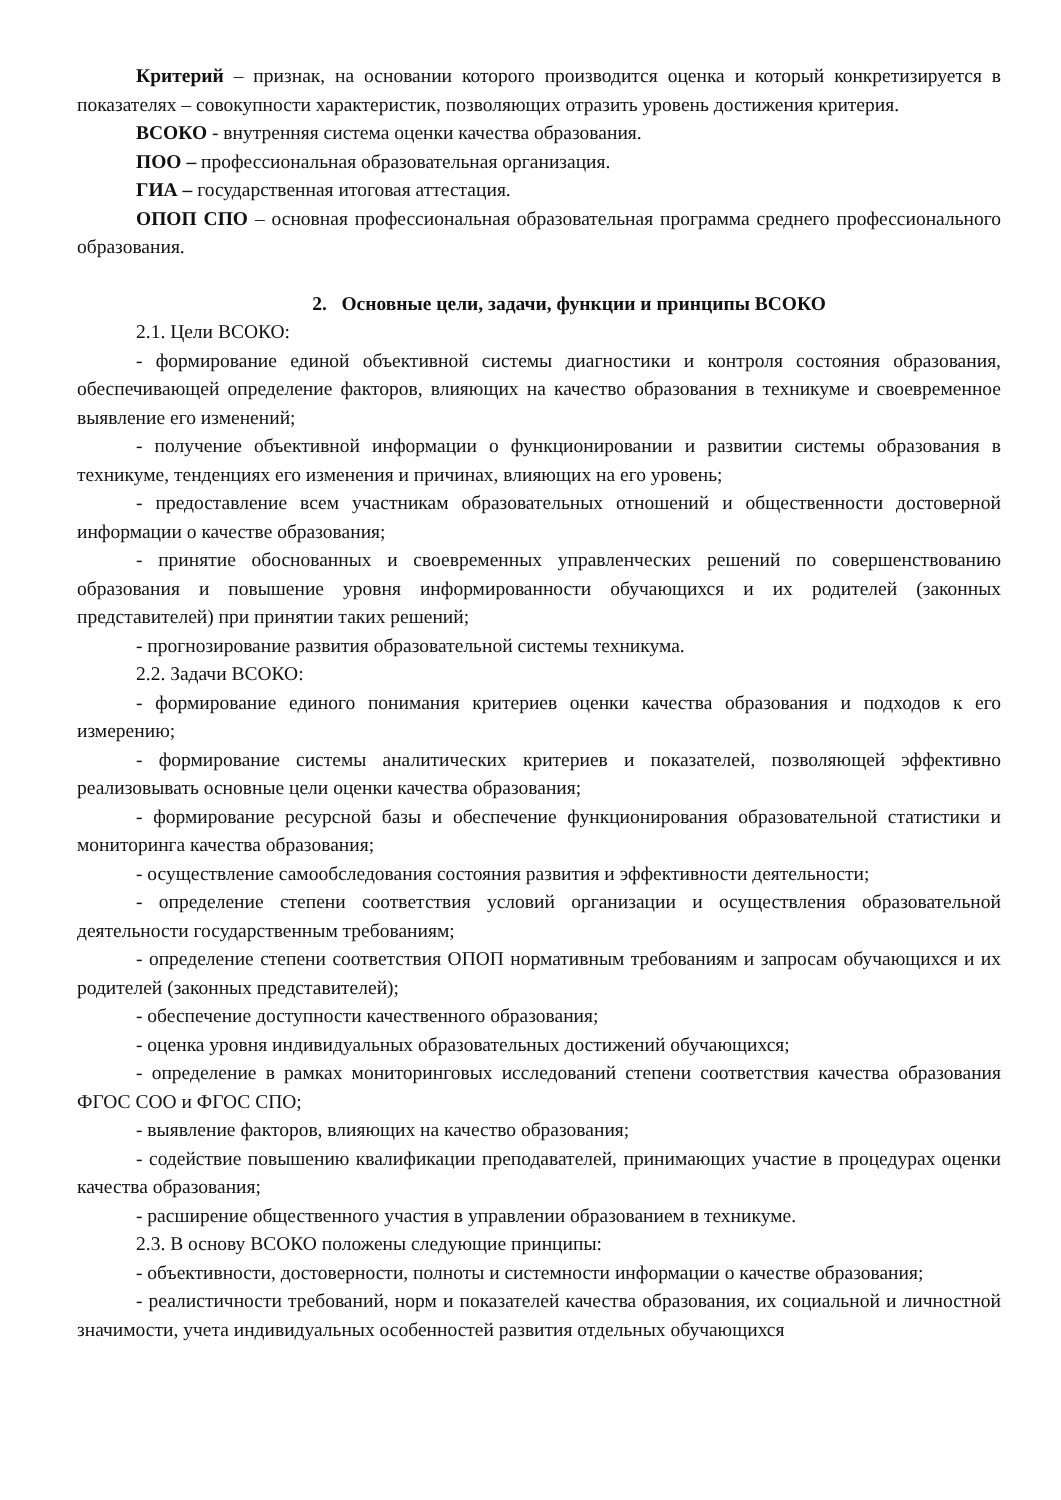Критерий – признак, на основании которого производится оценка и который конкретизируется в показателях – совокупности характеристик, позволяющих отразить уровень достижения критерия.
ВСОКО - внутренняя система оценки качества образования.
ПОО – профессиональная образовательная организация.
ГИА – государственная итоговая аттестация.
ОПОП СПО – основная профессиональная образовательная программа среднего профессионального образования.
2. Основные цели, задачи, функции и принципы ВСОКО
2.1. Цели ВСОКО:
- формирование единой объективной системы диагностики и контроля состояния образования, обеспечивающей определение факторов, влияющих на качество образования в техникуме и своевременное выявление его изменений;
- получение объективной информации о функционировании и развитии системы образования в техникуме, тенденциях его изменения и причинах, влияющих на его уровень;
- предоставление всем участникам образовательных отношений и общественности достоверной информации о качестве образования;
- принятие обоснованных и своевременных управленческих решений по совершенствованию образования и повышение уровня информированности обучающихся и их родителей (законных представителей) при принятии таких решений;
- прогнозирование развития образовательной системы техникума.
2.2. Задачи ВСОКО:
- формирование единого понимания критериев оценки качества образования и подходов к его измерению;
- формирование системы аналитических критериев и показателей, позволяющей эффективно реализовывать основные цели оценки качества образования;
- формирование ресурсной базы и обеспечение функционирования образовательной статистики и мониторинга качества образования;
- осуществление самообследования состояния развития и эффективности деятельности;
- определение степени соответствия условий организации и осуществления образовательной деятельности государственным требованиям;
- определение степени соответствия ОПОП нормативным требованиям и запросам обучающихся и их родителей (законных представителей);
- обеспечение доступности качественного образования;
- оценка уровня индивидуальных образовательных достижений обучающихся;
- определение в рамках мониторинговых исследований степени соответствия качества образования ФГОС СОО и ФГОС СПО;
- выявление факторов, влияющих на качество образования;
- содействие повышению квалификации преподавателей, принимающих участие в процедурах оценки качества образования;
- расширение общественного участия в управлении образованием в техникуме.
2.3. В основу ВСОКО положены следующие принципы:
- объективности, достоверности, полноты и системности информации о качестве образования;
- реалистичности требований, норм и показателей качества образования, их социальной и личностной значимости, учета индивидуальных особенностей развития отдельных обучающихся